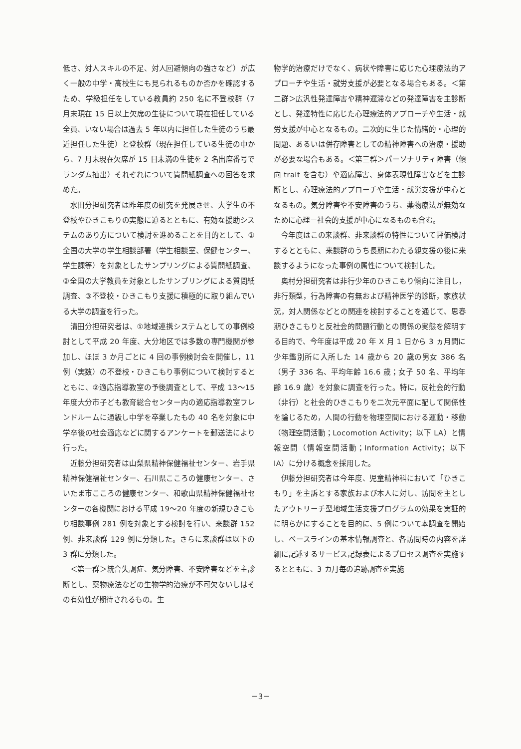低さ、対人スキルの不足、対人回避傾向の強さなど）が広く一般の中学・高校生にも見られるものか否かを確認するため、学級担任をしている教員約 250 名に不登校群（7 月末現在 15 日以上欠席の生徒について現在担任している全員、いない場合は過去 5 年以内に担任した生徒のうち最近担任した生徒）と登校群（現在担任している生徒の中から、7 月末現在欠席が 15 日未満の生徒を 2 名出席番号でランダム抽出）それぞれについて質問紙調査への回答を求めた。
水田分担研究者は昨年度の研究を発展させ、大学生の不登校やひきこもりの実態に迫るとともに、有効な援助システムのあり方について検討を進めることを目的として、①全国の大学の学生相談部署（学生相談室、保健センター、学生課等）を対象としたサンプリングによる質問紙調査、②全国の大学教員を対象としたサンプリングによる質問紙調査、③不登校・ひきこもり支援に積極的に取り組んでいる大学の調査を行った。
清田分担研究者は、①地域連携システムとしての事例検討として平成 20 年度、大分地区では多数の専門機関が参加し、ほぼ 3 か月ごとに 4 回の事例検討会を開催し，11 例（実数）の不登校・ひきこもり事例について検討するとともに、②適応指導教室の予後調査として、平成 13～15 年度大分市子ども教育総合センター内の適応指導教室フレンドルームに通級し中学を卒業したもの 40 名を対象に中学卒後の社会適応などに関するアンケートを郵送法により行った。
近藤分担研究者は山梨県精神保健福祉センター、岩手県精神保健福祉センター、石川県こころの健康センター、さいたま市こころの健康センター、和歌山県精神保健福祉センターの各機関における平成 19～20 年度の新規ひきこもり相談事例 281 例を対象とする検討を行い、来談群 152 例、非来談群 129 例に分類した。さらに来談群は以下の 3 群に分類した。
＜第一群＞統合失調症、気分障害、不安障害などを主診断とし、薬物療法などの生物学的治療が不可欠ないしはその有効性が期待されるもの。生
物学的治療だけでなく、病状や障害に応じた心理療法的アプローチや生活・就労支援が必要となる場合もある。＜第二群＞広汎性発達障害や精神遅滞などの発達障害を主診断とし、発達特性に応じた心理療法的アプローチや生活・就労支援が中心となるもの。二次的に生じた情緒的・心理的問題、あるいは併存障害としての精神障害への治療・援助が必要な場合もある。＜第三群＞パーソナリティ障害（傾向 trait を含む）や適応障害、身体表現性障害などを主診断とし、心理療法的アプローチや生活・就労支援が中心となるもの。気分障害や不安障害のうち、薬物療法が無効なために心理－社会的支援が中心になるものも含む。
今年度はこの来談群、非来談群の特性について評価検討するとともに、来談群のうち長期にわたる親支援の後に来談するようになった事例の属性について検討した。
奥村分担研究者は非行少年のひきこもり傾向に注目し，非行類型，行為障害の有無および精神医学的診断，家族状況，対人関係などとの関連を検討することを通じて、思春期ひきこもりと反社会的問題行動との関係の実態を解明する目的で、今年度は平成 20 年 X 月 1 日から 3 ヵ月間に少年鑑別所に入所した 14 歳から 20 歳の男女 386 名（男子 336 名、平均年齢 16.6 歳；女子 50 名、平均年齢 16.9 歳）を対象に調査を行った。特に，反社会的行動（非行）と社会的ひきこもりを二次元平面に配して関係性を論じるため，人間の行動を物理空間における運動・移動（物理空間活動；Locomotion Activity；以下 LA）と情報空間（情報空間活動；Information Activity；以下 IA）に分ける概念を採用した。
伊藤分担研究者は今年度、児童精神科において「ひきこもり」を主訴とする家族および本人に対し、訪問を主としたアウトリーチ型地域生活支援プログラムの効果を実証的に明らかにすることを目的に、5 例について本調査を開始し、ベースラインの基本情報調査と、各訪問時の内容を詳細に記述するサービス記録表によるプロセス調査を実施するとともに、3 カ月毎の追跡調査を実施
－3－